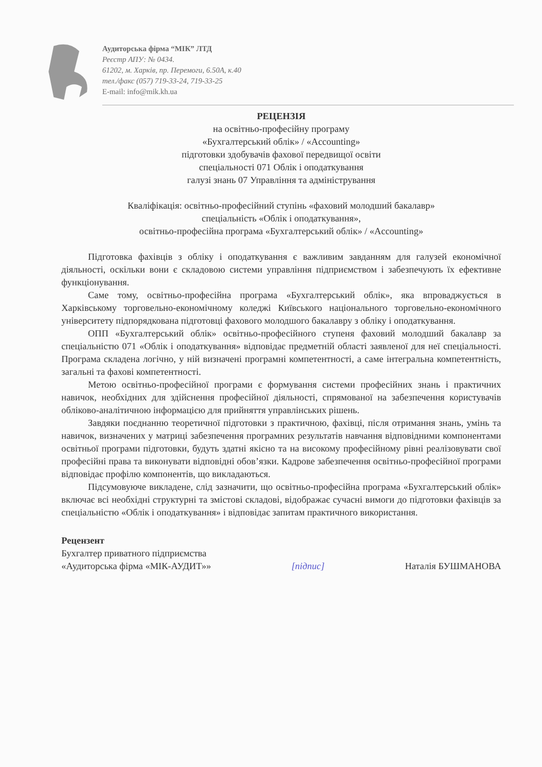Аудиторська фірма “МІК” ЛТД
Реєстр АПУ: № 0434.
61202, м. Харків, пр. Перемоги, 6.50А, к.40
тел./факс (057) 719-33-24, 719-33-25
E-mail: info@mik.kh.ua
РЕЦЕНЗІЯ
на освітньо-професійну програму
«Бухгалтерський облік» / «Accounting»
підготовки здобувачів фахової передвищої освіти
спеціальності 071 Облік і оподаткування
галузі знань 07 Управління та адміністрування
Кваліфікація: освітньо-професійний ступінь «фаховий молодший бакалавр»
спеціальність «Облік і оподаткування»,
освітньо-професійна програма «Бухгалтерський облік» / «Accounting»
Підготовка фахівців з обліку і оподаткування є важливим завданням для галузей економічної діяльності, оскільки вони є складовою системи управління підприємством і забезпечують їх ефективне функціонування.
Саме тому, освітньо-професійна програма «Бухгалтерський облік», яка впроваджується в Харківському торговельно-економічному коледжі Київського національного торговельно-економічного університету підпорядкована підготовці фахового молодшого бакалавру з обліку і оподаткування.
ОПП «Бухгалтерський облік» освітньо-професійного ступеня фаховий молодший бакалавр за спеціальністю 071 «Облік і оподаткування» відповідає предметній області заявленої для неї спеціальності. Програма складена логічно, у ній визначені програмні компетентності, а саме інтегральна компетентність, загальні та фахові компетентності.
Метою освітньо-професійної програми є формування системи професійних знань і практичних навичок, необхідних для здійснення професійної діяльності, спрямованої на забезпечення користувачів обліково-аналітичною інформацією для прийняття управлінських рішень.
Завдяки поєднанню теоретичної підготовки з практичною, фахівці, після отримання знань, умінь та навичок, визначених у матриці забезпечення програмних результатів навчання відповідними компонентами освітньої програми підготовки, будуть здатні якісно та на високому професійному рівні реалізовувати свої професійні права та виконувати відповідні обов’язки. Кадрове забезпечення освітньо-професійної програми відповідає профілю компонентів, що викладаються.
Підсумовуюче викладене, слід зазначити, що освітньо-професійна програма «Бухгалтерський облік» включає всі необхідні структурні та змістові складові, відображає сучасні вимоги до підготовки фахівців за спеціальністю «Облік і оподаткування» і відповідає запитам практичного використання.
Рецензент
Бухгалтер приватного підприємства
«Аудиторська фірма «МІК-АУДИТ»» [підпис] Наталія БУШМАНОВА